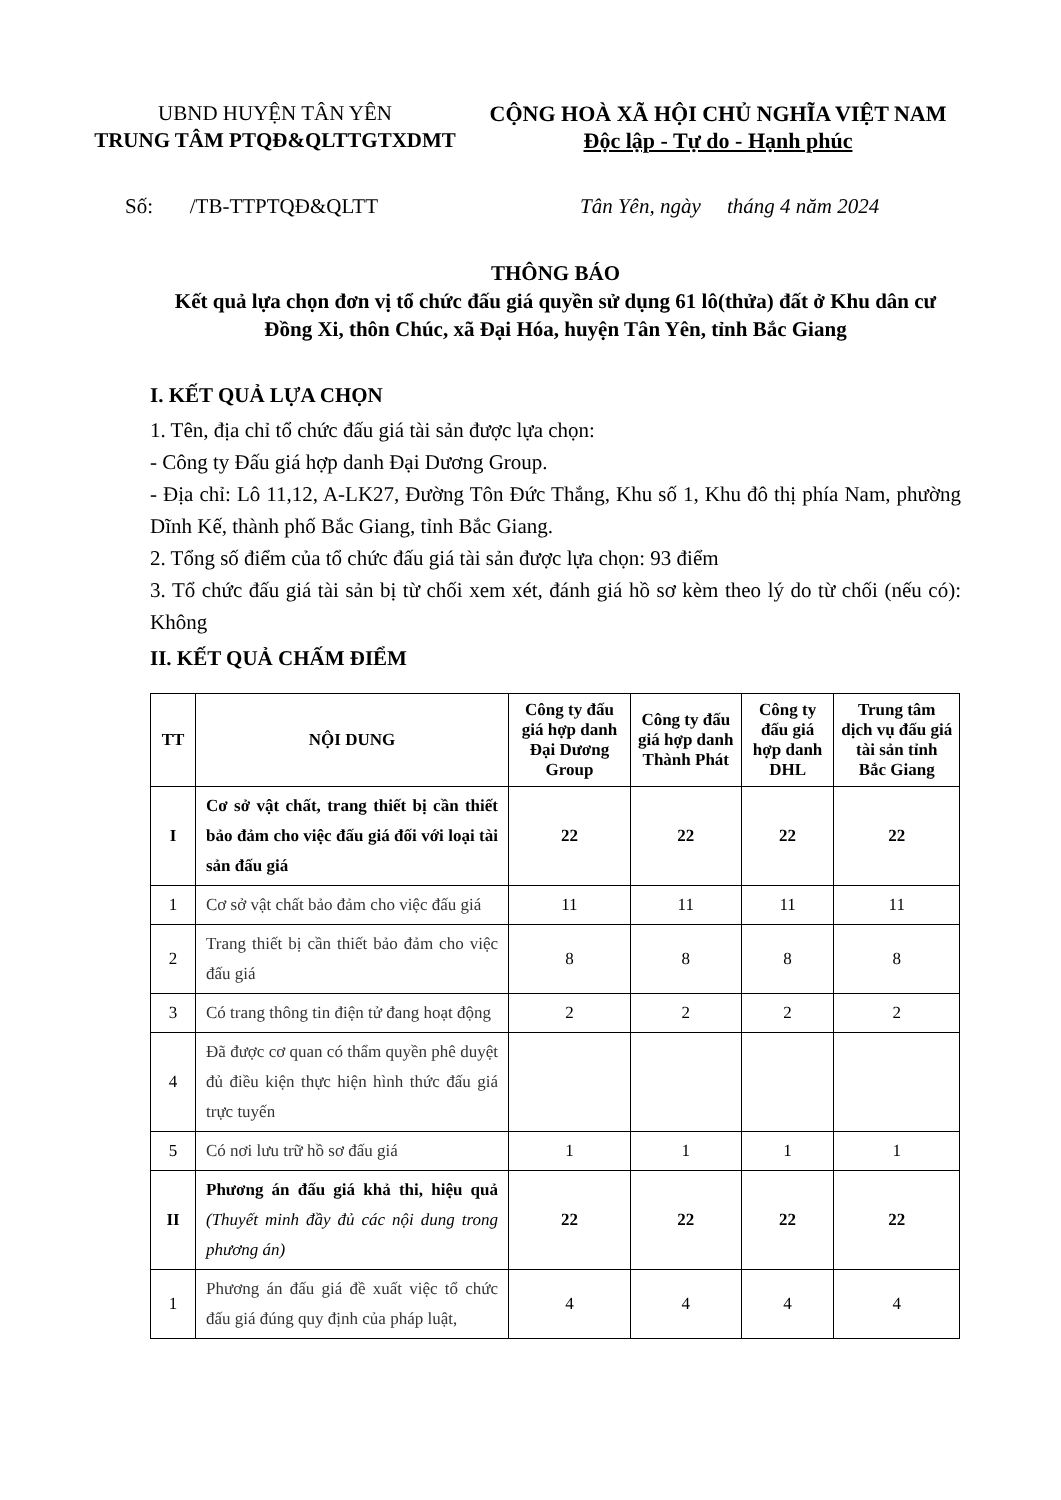UBND HUYỆN TÂN YÊN
TRUNG TÂM PTQĐ&QLTTGTXDMT
CỘNG HOÀ XÃ HỘI CHỦ NGHĨA VIỆT NAM
Độc lập - Tự do - Hạnh phúc
Số: /TB-TTPTQĐ&QLTT Tân Yên, ngày tháng 4 năm 2024
THÔNG BÁO
Kết quả lựa chọn đơn vị tổ chức đấu giá quyền sử dụng 61 lô(thửa) đất ở Khu dân cư Đồng Xi, thôn Chúc, xã Đại Hóa, huyện Tân Yên, tỉnh Bắc Giang
I. KẾT QUẢ LỰA CHỌN
1. Tên, địa chỉ tổ chức đấu giá tài sản được lựa chọn:
- Công ty Đấu giá hợp danh Đại Dương Group.
- Địa chỉ: Lô 11,12, A-LK27, Đường Tôn Đức Thắng, Khu số 1, Khu đô thị phía Nam, phường Dĩnh Kế, thành phố Bắc Giang, tỉnh Bắc Giang.
2. Tổng số điểm của tổ chức đấu giá tài sản được lựa chọn: 93 điểm
3. Tổ chức đấu giá tài sản bị từ chối xem xét, đánh giá hồ sơ kèm theo lý do từ chối (nếu có): Không
II. KẾT QUẢ CHẤM ĐIỂM
| TT | NỘI DUNG | Công ty đấu giá hợp danh Đại Dương Group | Công ty đấu giá hợp danh Thành Phát | Công ty đấu giá hợp danh DHL | Trung tâm dịch vụ đấu giá tài sản tỉnh Bắc Giang |
| --- | --- | --- | --- | --- | --- |
| I | Cơ sở vật chất, trang thiết bị cần thiết bảo đảm cho việc đấu giá đối với loại tài sản đấu giá | 22 | 22 | 22 | 22 |
| 1 | Cơ sở vật chất bảo đảm cho việc đấu giá | 11 | 11 | 11 | 11 |
| 2 | Trang thiết bị cần thiết bảo đảm cho việc đấu giá | 8 | 8 | 8 | 8 |
| 3 | Có trang thông tin điện tử đang hoạt động | 2 | 2 | 2 | 2 |
| 4 | Đã được cơ quan có thẩm quyền phê duyệt đủ điều kiện thực hiện hình thức đấu giá trực tuyến | | | | |
| 5 | Có nơi lưu trữ hồ sơ đấu giá | 1 | 1 | 1 | 1 |
| II | Phương án đấu giá khả thi, hiệu quả (Thuyết minh đầy đủ các nội dung trong phương án) | 22 | 22 | 22 | 22 |
| 1 | Phương án đấu giá đề xuất việc tổ chức đấu giá đúng quy định của pháp luật, | 4 | 4 | 4 | 4 |